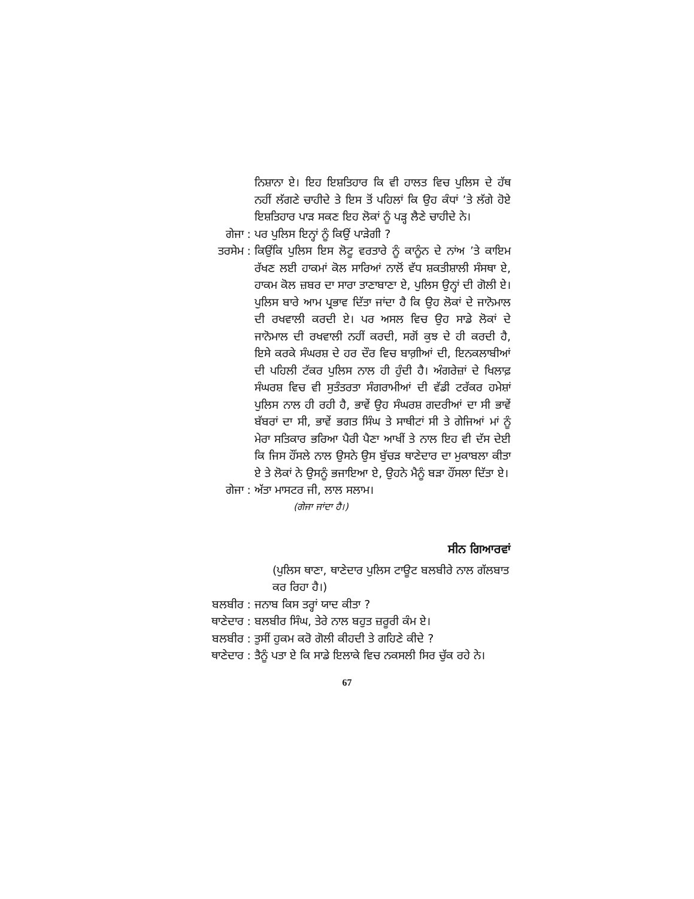ਨਿਸ਼ਾਨਾ ਏ। ਇਹ ਇਸ਼ਤਿਹਾਰ ਕਿ ਵੀ ਹਾਲਤ ਵਿਚ ਪੁਲਿਸ ਦੇ ਹੱਥ ਨਹੀਂ ਲੱਗਣੇ ਚਾਹੀਦੇ ਤੇ ਇਸ ਤੋਂ ਪਹਿਲਾਂ ਕਿ ਉਹ ਕੰਧਾਂ ’ਤੇ ਲੱਗੇ ਹੋਏ ਇਸ਼ਤਿਹਾਰ ਪਾੜ ਸਕਣ ਇਹ ਲੋਕਾਂ ਨੂੰ ਪੜ੍ਹ ਲੈਣੇ ਚਾਹੀਦੇ ਨੇ।
ਗੇਜਾ : ਪਰ ਪੁਲਿਸ ਇਨ੍ਹਾਂ ਨੂੰ ਕਿਉਂ ਪਾੜੇਗੀ ?
ਤਰਸੇਮ : ਕਿਉਂਕਿ ਪੁਲਿਸ ਇਸ ਲੋਟੂ ਵਰਤਾਰੇ ਨੂੰ ਕਾਨੂੰਨ ਦੇ ਨਾਂਅ ’ਤੇ ਕਾਇਮ ਰੱਖਣ ਲਈ ਹਾਕਮਾਂ ਕੋਲ ਸਾਰਿਆਂ ਨਾਲੋਂ ਵੱਧ ਸ਼ਕਤੀਸ਼ਾਲੀ ਸੰਸਥਾ ਏ, ਹਾਕਮ ਕੋਲ ਜ਼ਬਰ ਦਾ ਸਾਰਾ ਤਾਣਾਬਾਣਾ ਏ, ਪੁਲਿਸ ਉਨ੍ਹਾਂ ਦੀ ਗੋਲੀ ਏ। ਪੁਲਿਸ ਬਾਰੇ ਆਮ ਪ੍ਰਭਾਵ ਦਿੱਤਾ ਜਾਂਦਾ ਹੈ ਕਿ ਉਹ ਲੋਕਾਂ ਦੇ ਜਾਨੋਮਾਲ ਦੀ ਰਖਵਾਲੀ ਕਰਦੀ ਏ। ਪਰ ਅਸਲ ਵਿਚ ਉਹ ਸਾਡੇ ਲੋਕਾਂ ਦੇ ਜਾਨੋਮਾਲ ਦੀ ਰਖਵਾਲੀ ਨਹੀਂ ਕਰਦੀ, ਸਗੋਂ ਕੁਝ ਦੇ ਹੀ ਕਰਦੀ ਹੈ, ਇਸੇ ਕਰਕੇ ਸੰਘਰਸ਼ ਦੇ ਹਰ ਦੌਰ ਵਿਚ ਬਾਗ਼ੀਆਂ ਦੀ, ਇਨਕਲਾਬੀਆਂ ਦੀ ਪਹਿਲੀ ਟੱਕਰ ਪੁਲਿਸ ਨਾਲ ਹੀ ਹੁੰਦੀ ਹੈ। ਅੰਗਰੇਜ਼ਾਂ ਦੇ ਖਿਲਾਫ਼ ਸੰਘਰਸ਼ ਵਿਚ ਵੀ ਸੁਤੰਤਰਤਾ ਸੰਗਰਾਮੀਆਂ ਦੀ ਵੱਡੀ ਟਰੱਕਰ ਹਮੇਸ਼ਾਂ ਪੁਲਿਸ ਨਾਲ ਹੀ ਰਹੀ ਹੈ, ਭਾਵੇਂ ਉਹ ਸੰਘਰਸ਼ ਗਦਰੀਆਂ ਦਾ ਸੀ ਭਾਵੇਂ ਬੱਬਰਾਂ ਦਾ ਸੀ, ਭਾਵੇਂ ਭਗਤ ਸਿੰਘ ਤੇ ਸਾਥੀਟਾਂ ਸੀ ਤੇ ਗੇਜਿਆਂ ਮਾਂ ਨੂੰ ਮੇਰਾ ਸਤਿਕਾਰ ਭਰਿਆ ਪੈਰੀ ਪੈਣਾ ਆਖੀਂ ਤੇ ਨਾਲ ਇਹ ਵੀ ਦੱਸ ਦੇਈ ਕਿ ਜਿਸ ਹੌਂਸਲੇ ਨਾਲ ਉਸਨੇ ਉਸ ਬੁੱਚੜ ਥਾਣੇਦਾਰ ਦਾ ਮੁਕਾਬਲਾ ਕੀਤਾ ਏ ਤੇ ਲੋਕਾਂ ਨੇ ਉਸਨੂੰ ਭਜਾਇਆ ਏ, ਉਹਨੇ ਮੈਨੂੰ ਬੜਾ ਹੌਂਸਲਾ ਦਿੱਤਾ ਏ।
ਗੇਜਾ : ਅੱਤਾ ਮਾਸਟਰ ਜੀ, ਲਾਲ ਸਲਾਮ।
(ਗੇਜਾ ਜਾਂਦਾ ਹੈ।)
ਸੀਨ ਗਿਆਰਵਾਂ
(ਪੁਲਿਸ ਥਾਣਾ, ਥਾਣੇਦਾਰ ਪੁਲਿਸ ਟਾਊਟ ਬਲਬੀਰੇ ਨਾਲ ਗੱਲਬਾਤ ਕਰ ਰਿਹਾ ਹੈ।)
ਬਲਬੀਰ : ਜਨਾਬ ਕਿਸ ਤਰ੍ਹਾਂ ਯਾਦ ਕੀਤਾ ?
ਥਾਣੇਦਾਰ : ਬਲਬੀਰ ਸਿੰਘ, ਤੇਰੇ ਨਾਲ ਬਹੁਤ ਜ਼ਰੂਰੀ ਕੰਮ ਏ।
ਬਲਬੀਰ : ਤੁਸੀਂ ਹੁਕਮ ਕਰੋ ਗੋਲੀ ਕੀਹਦੀ ਤੇ ਗਹਿਣੇ ਕੀਦੇ ?
ਥਾਣੇਦਾਰ : ਤੈਨੂੰ ਪਤਾ ਏ ਕਿ ਸਾਡੇ ਇਲਾਕੇ ਵਿਚ ਨਕਸਲੀ ਸਿਰ ਚੁੱਕ ਰਹੇ ਨੇ।
67